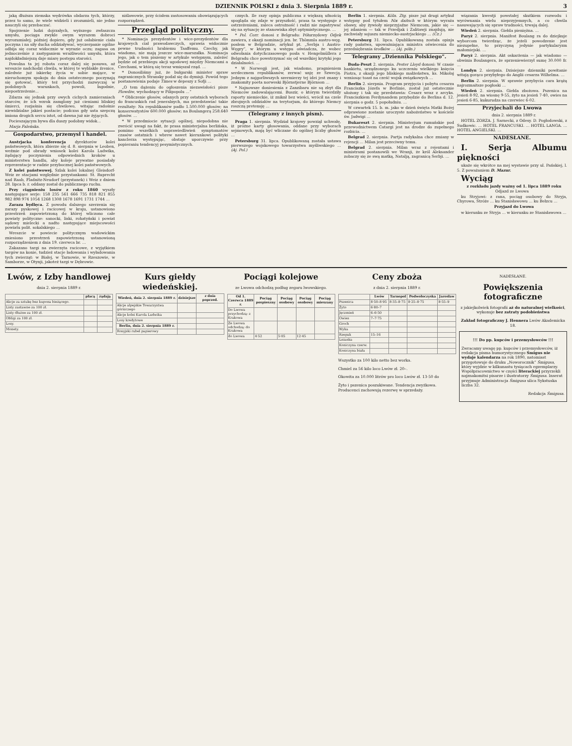DZIENNIK POLSKI z dnia 3. Sierpnia 1889 r. 3
jaką dłuższa ziemska wędrówka obdarza tych, którzy, przez to samo, że wiele widzieli i zrozumieli, nie jedno nauczyli się przebaczać.
Spojrzenie ludzi dojrzałych, wyższego zwłaszcza umysłu, pociąga zwykle owym wyrazem dobroci wyrozumiałej; później dopiero, gdy już osłabienie ciała poczyna i na siły ducha oddziaływać, wyczerpanie ogólne odbija się coraz widocznie w wyrazie oczu; zagasa on jednocześnie z zastyganiem wrażliwości umysłu, która najdokładniejszą daje miarę postępu starości.
Powolna ta jej robota coraz dalej się posuwa, aż wreszcie nadchodzi chwila, w której te wyblakłe źrenice, zaledwie już iskierkę życia w sobie mające, w nieruchomym spokoju do dnia ostatecznego poczynają się gotować, który też przychodzi zazwyczaj w podobnych warunkach, powoli, łagodnie, niepostrzeżenie...
Zdarza się jednak przy owych cichych zamieraniach starców, że ich wzrok zamglony już cieniami bliskiej śmierci, rozjaśnia się chwilowo, witając radośnie niewidzialne jakieś postacie; podczas gdy usta szepczą imiona drogich sercu istot, od dawna już nie żyjących.
Pocieszającym bywa dla duszy podobny widok...
Marja Faleńska.
Gospodarstwo, przemysł i handel.
Austrjacka konferencja dyrektorów kolei państwowych, która zbierze się d. 8. sierpnia w Leoben, weźmie pod obrady wniosek kolei Karola Ludwika, żądający poczynienia odpowiednich kroków u ministerstwa handlu, aby koleje prywatne posiadały reprezentacje w radzie przybocznej kolei państwowych.
Z kolei państwowej. Szlak kolei lokalnej Gleisdorf-Weiz ze stacjami względnie przystankami: St. Ruprecht nad Raab, Fladnitz-Neudorf (przystanek) i Weiz z dniem 28. lipca b. r. oddany został do publicznego ruchu.
Przy ciągnieniu losów z roku 1860 wyszły następujące serje: 158 235 561 666 735 818 821 855 982 898 974 1054 1268 1308 1678 1691 1731 1744 …
Zaraza bydlęca. Z powodu dalszego szerzenia się zarazy pyskowej i racicowej w kraju, ustanowiono przestrzeń zapowietrzoną do której wliczono całe powiaty polityczne: sanocki, liski, rohatyński i powiat sądowy mielecki a nadto następujące miejscowości powiatu polit. sokalskiego …
Wreszcie w powiecie politycznym wadowickim zniesiono przestrzeń zapowietrzoną ustanowioną rozporządzeniem z dnia 19. czerwca br. …
Zakazano targi na zwierzęta racicowe, z wyjątkiem targów na konie, tudzież stacje ładowania i wyładowania tych zwierząt: w Białej, w Tarnowie, w Rzeszowie, w Samborze, w Otynji, jakoteż targi w Dębrowie.
niślawowie, przy ścisłem zastosowaniu obowiązujących rozporządzeń.
Przegląd polityczny.
* Nominacja prezydentów i wice-prezydentów dla krajowych ciał prawodawczych, sprawia widocznie pewne trudności hrabiemu Taaffemu. Czechy, jak wiadomo, nie mają jeszcze wice-marszałka. Nominacja jego, jak o tem piszemy w artykule wstępnym, zależeć będzie od przebiegu akcji ugodowej między Niemcami a Czechami, w którą się teraz wmięszał rząd. …
* Donosiliśmy już, że bułgarski minister spraw zagranicznych Stransky podał się do dymisji. Powód tego postanowienia podaje Times w depeszy z Sofji …
„O tem dążeniu do ogłoszenia niezawisłości pisze Plowdiw, wychodzący w Filipopolu …”
* Obliczenie głosów, odanych przy ostatnich wyborach do francuskich rad jeneralnych, ma przedstawiać takie rezultaty: Na republikanów padło 1.500.000 głosów; na konserwatystów 600.000 głosów; na Boulangerą 258.640 głosów. …
* W przedmiocie sytuacji ogólnej, niepodobna nie zwrócić uwagi na fakt, że prasa ministerjalna berlińska, pomimo wszelkich usprawiedliwień symptomatów czasów ostatnich i wbrew nawet kierunkowi polityki kanclerza występując, obstaje uporczywie przy popieraniu tendencyj pesymistycznych.
cznych. Ile razy opinja publiczna z większą ufnością spogląda się zdaje w przyszłość, prasa ta występuje z ostrzeżeniami, zaleca ostrożność i radzi nie zapatrywać się na sytuację ze stanowiska zbyt optymistycznego. …
* Pol. Corr. donosi z Belgradu: Półurzędowy Odjek zawiera, z okazji nominacji jen. br. Thömmla austro-węg. posłem w Belgradzie, artykuł pt. „Serbja i Austro-Węgry”, w którym u wstępu oświadcza, że wobec odwołania dotychczasowego posła v. Hengelmüllera z Belgradu chce powstrzymać się od wszelkiej krytyki jego działalności. …
* W Norwegji jest, jak wiadomo, pragnieniem serdecznem republikanów, zerwać unję ze Szwecją. Jednym z najgorliwszych szermierzy tej idei jest znany i znakomity poeta norweski Björnstjerne Björnson …
* Najnowsze doniesienia z Zanzibaru nie są zbyt dla Niemców zadowalającemi. Buszir, o którym twierdziły raporty niemieckie, iż zniknł bez wieści, wrócił na czele zbrojnych oddziałów na terytorjum, do którego Niemcy roszczą pretensję …
(Telegramy z innych pism).
Praga 1. sierpnia. Wydział krajowy powziął uchwałę, iż próżne karty głosowania, oddane przy wyborach sejmowych, mają być wliczane do ogólnej liczby głosów …
Petersburg 31. lipca. Opublikowaną została ustawa pierwszego wojskowego towarzystwa myśliwskiego … (Aj. Pol.)
Berlin 1. sierpnia. Köln. Ztg. pisze już drugi artykuł wstępny pod tytułem Nix daitsch w którym wyraża obawy, aby żywioły nieprzyjaźne Niemcom, jakie się — jej zdaniem — tak w Przedjak i Zalitawji znajdują, nie zachwiały sojuszu niemiecko-austrjackiego … (Cz.)
Petersburg 31. lipca. Opublikowaną została opinja rady państwa, upoważniająca ministra oświecenia do przedsiębrania środków … (Aj. półn.)
Telegramy „Dziennika Polskiego”.
Buda-Peszt 2. sierpnia. Pester Lloyd donosi: W czasie bankietu, urządzonego ku uczczeniu wielkiego księcia Piotra, z okazji jego bliskiego małżeństwa, ks. Mikołaj wzniosąc toast na cześć wojsk związkowych …
Berlin 2. sierpnia. Program przyjęcia i pobytu cesarza Franciszka Józefa w Berlinie, został już ostatecznie ułożony i tak się przedstawia: Cesarz wraz z arcyks. Franciszkiem Ferdynandem przybędzie do Berlina d. 12. sierpnia o godz. 5 popołudniu. …
W czwartek 15. b. m. jako w dzień święta Matki Bożej odprawione zostanie uroczyste nabożeństwo w kościele św. Jadwigi …
Bukareszt 2. sierpnia. Ministerjum rumuńskie pod przewodnictwem Catargi jest na drodze do zupełnego rozbicia. …
Belgrad 2. sierpnia. Partja radykalna chce zmiany w rejencji … Milan jest przeciwny temu.
Belgrad 2. sierpnia. Milan wraz z rejentami i ministrami postanowili we Wranji, że król Aleksander zobaczy się ze swą matką, Natalją, zagranicą Serbji. …
wiązania kwestji powstałej skutkiem rozwodu i wyrównania wielu nieprzyjemnych, a co chwila nasuwających się spraw trudności, trwają dalej.
Wiedeń 2. sierpnia. Giełda pieniężna. …
Paryż 2. sierpnia. Manifest Boulang ra do dziejkuje wyborcom twierdząc, że jeżeli powodzenie jest niezupełne, to przyczyną jedynie partykularyzm małomiejski. …
Paryż 2. sierpnia. Akt oskarżenia — jak wiadomo — obwinia Boulangera, że sprzeniewierzył sumę 30.000 fr. …
Londyn 2. sierpnia. Dzisiejsze dzienniki powitanie witają gorąco przybyłego do Anglii cesarza Wilhelma. …
Berlin 2. sierpnia. W sprawie przybycia cara krążą najrozmaitsze pogłoski …
Wiedeń 2. sierpnia. Giełda zbożowa. Pszenica na jesień 8·92, na wiosnę 9·55, żyto na jesień 7·40, owies na jesień 6·85, kukurudza na czerwiec 6·02.
Przyjechali do Lwowa
dnia 2. sierpnia 1889 r.
HOTEL ZORZA. J. Sarnecki, z Odesy. D. Pogłodowski, z Sudkowic. … HOTEL FRANCUSKI. … HOTEL LANGA. … HOTEL ANGIELSKI. …
NADESŁANE.
I. Serja Albumu piękności
ukaże się wkrótce na mej wystawie przy ul. Pańskiej, l. 5. Z poważaniem D. Mazur.
Wyciąg
z rozkładu jazdy ważny od 1. lipca 1889 roku
Odjazd ze Lwowa
ku Stryjowi: z rana, pociąg osobowy do Stryja, Chyrowa, Stróże … ku Stanisławowu … ku Bełzcu …
Przyjazd do Lwowa
w kierunku ze Stryja … w kierunku ze Stanisławowa …
Lwów, z Izby handlowej
dnia 2. sierpnia 1889 r.
| | płacą | żądają |
| --- | --- | --- |
| Akcje za sztukę bez kupona bieżącego. | | |
| Listy zastawne za 100 zł. | | |
| Listy dłużne za 100 zł. | | |
| Obligi za 100 zł. | | |
| Losy. | | |
| Monety. | | |
Kurs giełdy wiedeńskiej.
| Wiedeń, dnia 2. sierpnia 1889 r. | dzisiejsze | z dnia poprzed. |
| --- | --- | --- |
| Akcje alpejskie Towarzystwa górniczego | | |
| Akcje kolei Karola Ludwika | | |
| Losy kredytowe | | |
| Berlin, dnia 2. sierpnia 1889 r. | | |
| Rosyjski rubel papierowy | | |
Pociągi kolejowe
ze Lwowa odchodzą podług zegaru lwowskiego.
| Od 1. Czerwca 1889 r. | Pociąg pospieszny | Pociąg osobowy | Pociąg osobowy | Pociąg mieszany |
| --- | --- | --- | --- | --- |
| Do Lwowa przychodzą: z Krakowa | | | | |
| Ze Lwowa odchodzą: do Krakowa | | | | |
| do Lwowa | 4·52 | 5·05 | 12·45 | |
Ceny zboża
z dnia 2. sierpnia 1889 r.
| | Lwów | Tarnopol | Podwołoczyska | Jarosław |
| --- | --- | --- | --- | --- |
| Pszenica | 8·50–8·95 | 8·35–8·75 | 8·25–8·75 | 8·55–9 |
| Żyto | 6·80–7 | | | |
| Jęczmień | 6–6·50 | | | |
| Owies | 7–7·75 | | | |
| Groch | | | | |
| Wyka | | | | |
| Rzepak | 15–16 | | | |
| Lnianka | | | | |
| Koniczyna czerw. | | | | |
| Koniczyna biała | | | | |
Wszystko za 100 kilo netto bez worka.
Chmiel za 56 kilo loco Lwów zł. 20–.
Okowita za 10.000 litrów pro loco Lwów zł. 13·50 do
Żyto i pszenica poszukiwane. Tendencja zwyżkowa. Producenci zachowują rezerwę w sprzedaży.
NADESŁANE.
Powiększenia fotograficzne
z jakiejkolwiek fotografii aż do naturalnej wielkości, wykonuje bez zatraty podobieństwa
Zakład fotograficzny J. Hennera Lwów Akademicka 18.
!!! Do pp. kupców i przemysłowców !!!
Zwracamy uwagę pp. kupców i przemysłowców, iż redakcja pisma humorystycznego Śmigus nie wydaje kalendarza na rok 1890, natomiast przygotowuje do druku „Noworocznik” Śmigusa, który wyjdzie w kilkunastu tysiącach egzemplarzy. Współpracownictwo w części literackiej przyrzekli najznakomitsi pisarze i ilustratorzy Śmigusa. Inserat przyjmuje Administracja Śmigusa ulica Sykstuska liczba 32.
Redakcja Śmigusa.